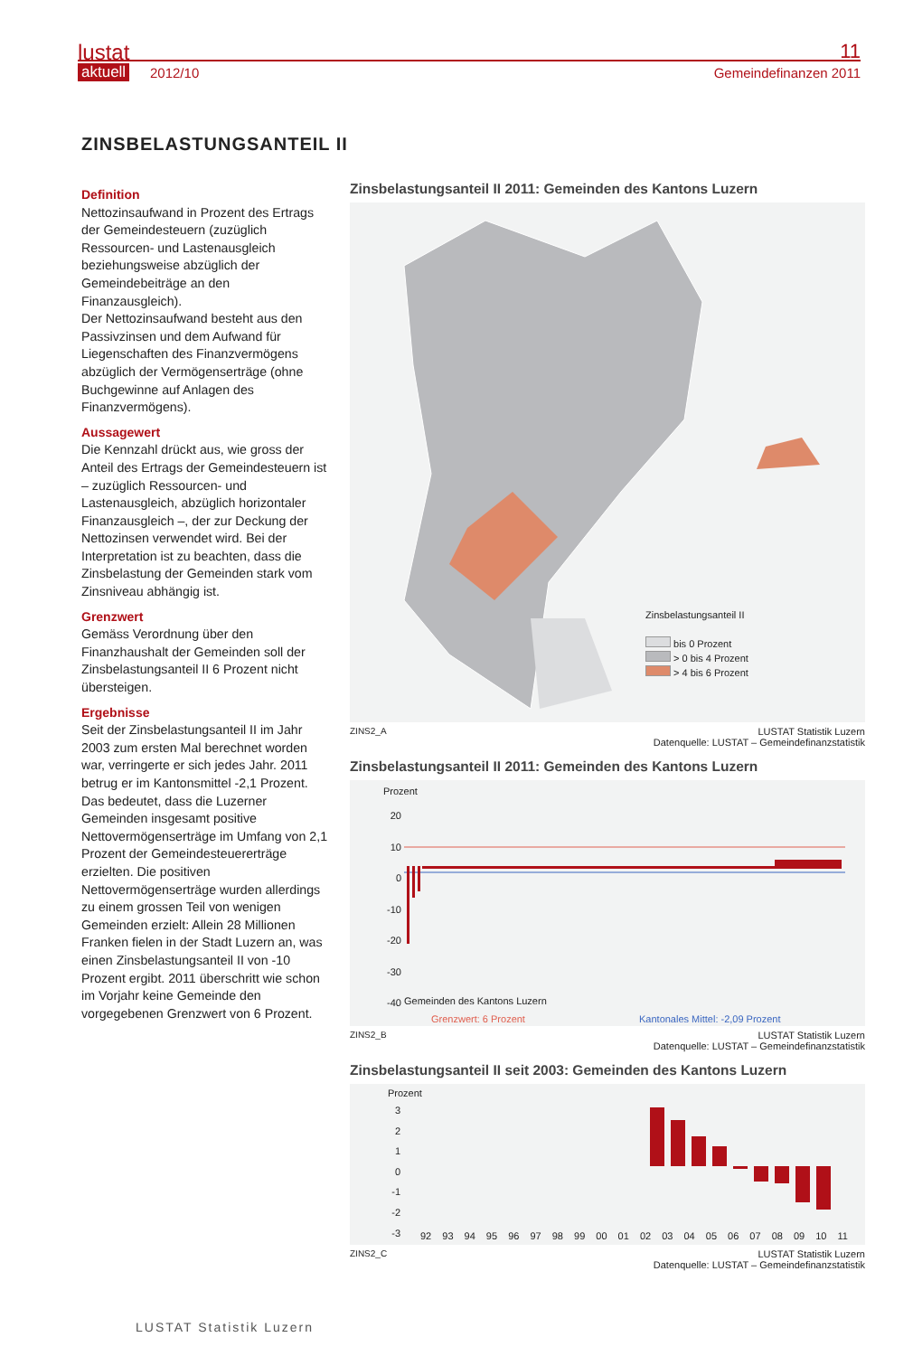lustat
aktuell 2012/10
11
Gemeindefinanzen 2011
ZINSBELASTUNGSANTEIL II
Definition
Nettozinsaufwand in Prozent des Ertrags der Gemeindesteuern (zuzüglich Ressourcen- und Lastenausgleich beziehungsweise abzüglich der Gemeindebeiträge an den Finanzausgleich).
Der Nettozinsaufwand besteht aus den Passivzinsen und dem Aufwand für Liegenschaften des Finanzvermögens abzüglich der Vermögenserträge (ohne Buchgewinne auf Anlagen des Finanzvermögens).
Aussagewert
Die Kennzahl drückt aus, wie gross der Anteil des Ertrags der Gemeindesteuern ist – zuzüglich Ressourcen- und Lastenausgleich, abzüglich horizontaler Finanzausgleich –, der zur Deckung der Nettozinsen verwendet wird. Bei der Interpretation ist zu beachten, dass die Zinsbelastung der Gemeinden stark vom Zinsniveau abhängig ist.
Grenzwert
Gemäss Verordnung über den Finanzhaushalt der Gemeinden soll der Zinsbelastungsanteil II 6 Prozent nicht übersteigen.
Ergebnisse
Seit der Zinsbelastungsanteil II im Jahr 2003 zum ersten Mal berechnet worden war, verringerte er sich jedes Jahr. 2011 betrug er im Kantonsmittel -2,1 Prozent. Das bedeutet, dass die Luzerner Gemeinden insgesamt positive Nettovermögenserträge im Umfang von 2,1 Prozent der Gemeindesteuererträge erzielten. Die positiven Nettovermögenserträge wurden allerdings zu einem grossen Teil von wenigen Gemeinden erzielt: Allein 28 Millionen Franken fielen in der Stadt Luzern an, was einen Zinsbelastungsanteil II von -10 Prozent ergibt. 2011 überschritt wie schon im Vorjahr keine Gemeinde den vorgegebenen Grenzwert von 6 Prozent.
Zinsbelastungsanteil II 2011: Gemeinden des Kantons Luzern
Zinsbelastungsanteil II
bis 0 Prozent
> 0 bis 4 Prozent
> 4 bis 6 Prozent
ZINS2_A LUSTAT Statistik Luzern
Datenquelle: LUSTAT – Gemeindefinanzstatistik
Zinsbelastungsanteil II 2011: Gemeinden des Kantons Luzern
Prozent
20
10
0
-10
-20
-30
-40
Gemeinden des Kantons Luzern
Grenzwert: 6 Prozent
Kantonales Mittel: -2,09 Prozent
ZINS2_B LUSTAT Statistik Luzern
Datenquelle: LUSTAT – Gemeindefinanzstatistik
Zinsbelastungsanteil II seit 2003: Gemeinden des Kantons Luzern
Prozent
3
2
1
0
-1
-2
-3
92 93 94 95 96 97 98 99 00 01 02 03 04 05 06 07 08 09 10 11
ZINS2_C LUSTAT Statistik Luzern
Datenquelle: LUSTAT – Gemeindefinanzstatistik
LUSTAT Statistik Luzern